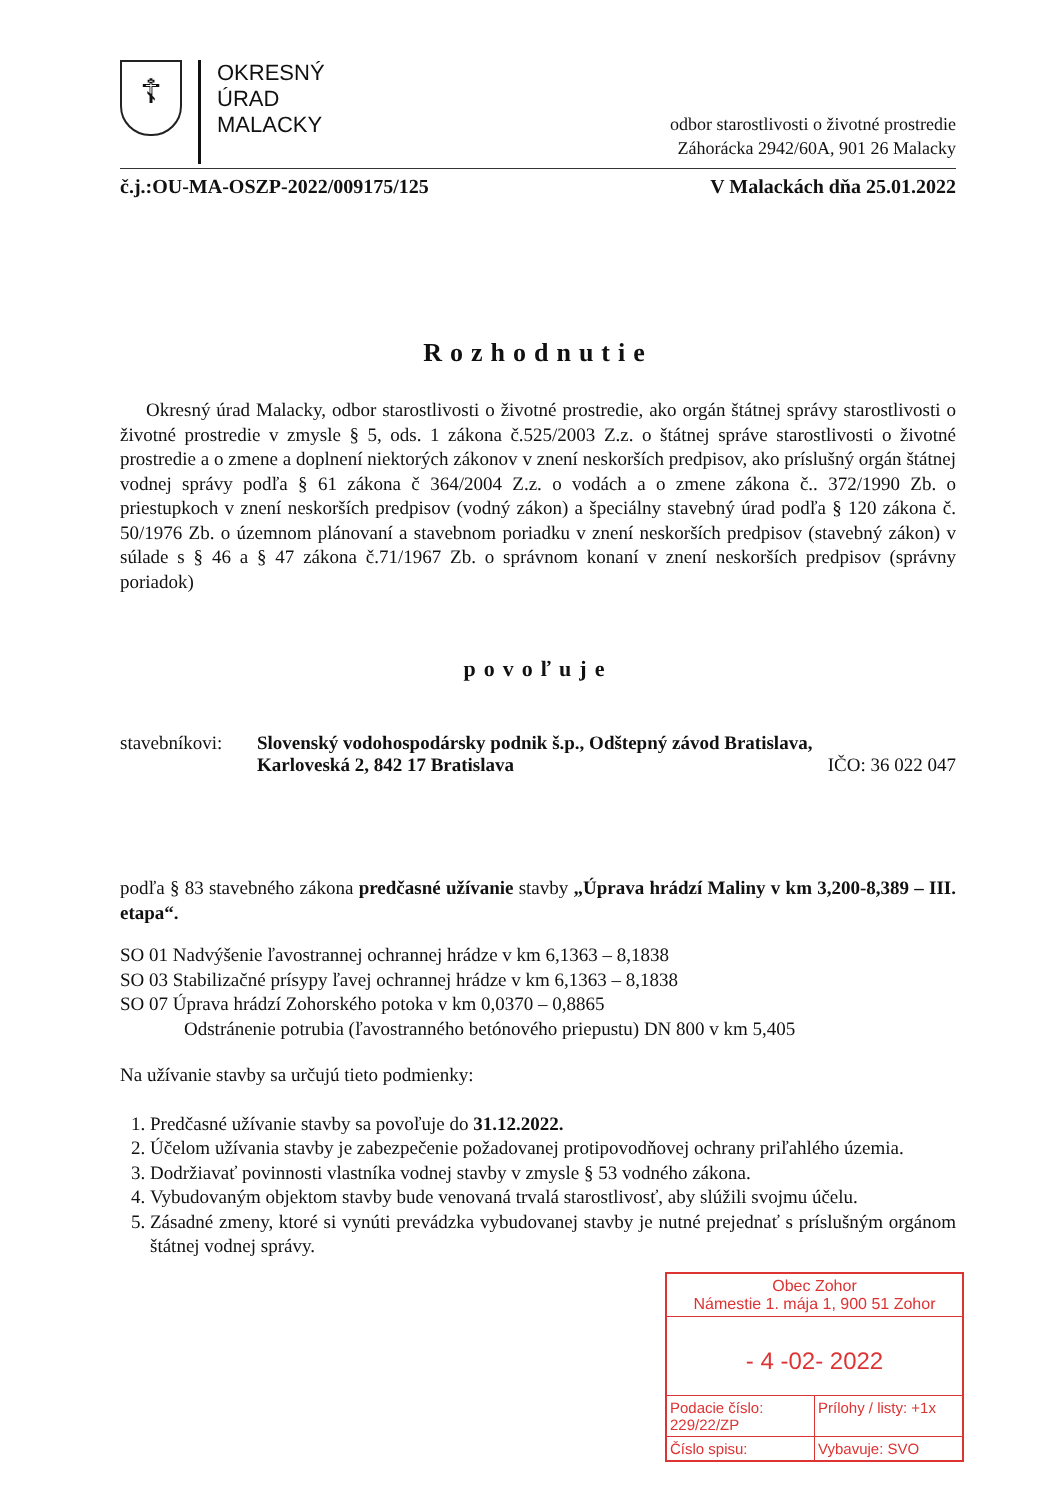☦
OKRESNÝ
ÚRAD
MALACKY
odbor starostlivosti o životné prostredie
Záhorácka 2942/60A, 901 26 Malacky
č.j.:OU-MA-OSZP-2022/009175/125 V Malackách dňa 25.01.2022
Rozhodnutie
Okresný úrad Malacky, odbor starostlivosti o životné prostredie, ako orgán štátnej správy starostlivosti o životné prostredie v zmysle § 5, ods. 1 zákona č.525/2003 Z.z. o štátnej správe starostlivosti o životné prostredie a o zmene a doplnení niektorých zákonov v znení neskorších predpisov, ako príslušný orgán štátnej vodnej správy podľa § 61 zákona č 364/2004 Z.z. o vodách a o zmene zákona č.. 372/1990 Zb. o priestupkoch v znení neskorších predpisov (vodný zákon) a špeciálny stavebný úrad podľa § 120 zákona č. 50/1976 Zb. o územnom plánovaní a stavebnom poriadku v znení neskorších predpisov (stavebný zákon) v súlade s § 46 a § 47 zákona č.71/1967 Zb. o správnom konaní v znení neskorších predpisov (správny poriadok)
povoľuje
stavebníkovi:
Slovenský vodohospodársky podnik š.p., Odštepný závod Bratislava,
Karloveská 2, 842 17 Bratislava IČO: 36 022 047
podľa § 83 stavebného zákona predčasné užívanie stavby „Úprava hrádzí Maliny v km 3,200-8,389 – III. etapa“.
SO 01 Nadvýšenie ľavostrannej ochrannej hrádze v km 6,1363 – 8,1838
SO 03 Stabilizačné prísypy ľavej ochrannej hrádze v km 6,1363 – 8,1838
SO 07 Úprava hrádzí Zohorského potoka v km 0,0370 – 0,8865
Odstránenie potrubia (ľavostranného betónového priepustu) DN 800 v km 5,405
Na užívanie stavby sa určujú tieto podmienky:
1. Predčasné užívanie stavby sa povoľuje do 31.12.2022.
2. Účelom užívania stavby je zabezpečenie požadovanej protipovodňovej ochrany priľahlého územia.
3. Dodržiavať povinnosti vlastníka vodnej stavby v zmysle § 53 vodného zákona.
4. Vybudovaným objektom stavby bude venovaná trvalá starostlivosť, aby slúžili svojmu účelu.
5. Zásadné zmeny, ktoré si vynúti prevádzka vybudovanej stavby je nutné prejednať s príslušným orgánom štátnej vodnej správy.
Obec Zohor
Námestie 1. mája 1, 900 51 Zohor
- 4 -02- 2022
Podacie číslo: 229/22/ZP Prílohy / listy: +1x
Číslo spisu: Vybavuje: SVO